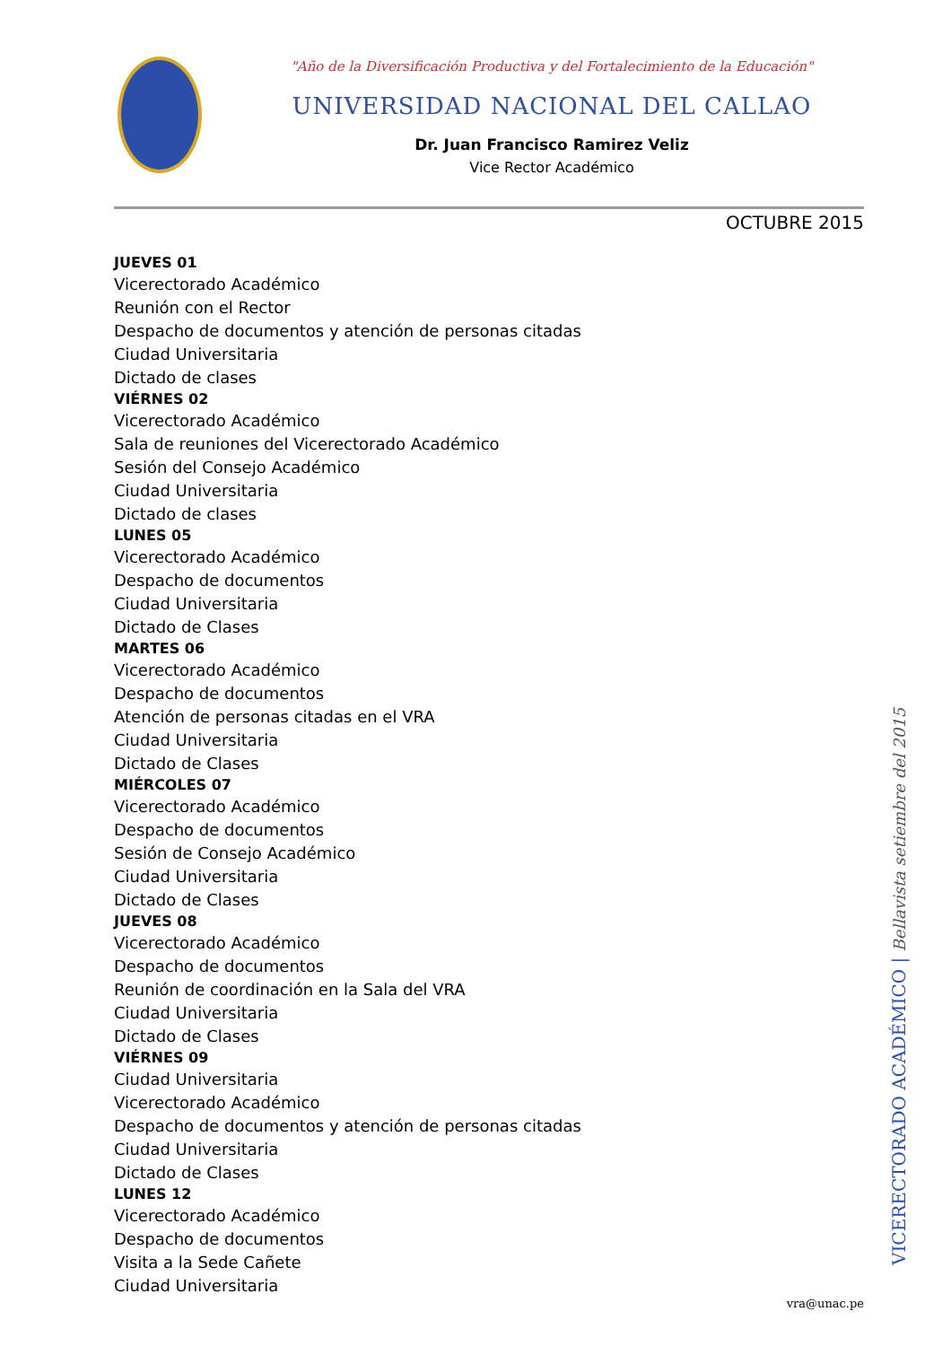"Año de la Diversificación Productiva y del Fortalecimiento de la Educación"
UNIVERSIDAD NACIONAL DEL CALLAO
Dr. Juan Francisco Ramirez Veliz
Vice Rector Académico
OCTUBRE 2015
JUEVES 01
Vicerectorado Académico
Reunión con el Rector
Despacho de documentos y atención de personas citadas
Ciudad Universitaria
Dictado de clases
VIÉRNES 02
Vicerectorado Académico
Sala de reuniones del Vicerectorado Académico
Sesión del Consejo Académico
Ciudad Universitaria
Dictado de clases
LUNES 05
Vicerectorado Académico
Despacho de documentos
Ciudad Universitaria
Dictado de Clases
MARTES 06
Vicerectorado Académico
Despacho de documentos
Atención de personas citadas en el VRA
Ciudad Universitaria
Dictado de Clases
MIÉRCOLES 07
Vicerectorado Académico
Despacho de documentos
Sesión de Consejo Académico
Ciudad Universitaria
Dictado de Clases
JUEVES 08
Vicerectorado Académico
Despacho de documentos
Reunión de coordinación en la Sala del VRA
Ciudad Universitaria
Dictado de Clases
VIÉRNES 09
Ciudad Universitaria
Vicerectorado Académico
Despacho de documentos y atención de personas citadas
Ciudad Universitaria
Dictado de Clases
LUNES 12
Vicerectorado Académico
Despacho de documentos
Visita a la Sede Cañete
Ciudad Universitaria
VICERECTORADO ACADÉMICO | Bellavista setiembre del 2015
vra@unac.pe